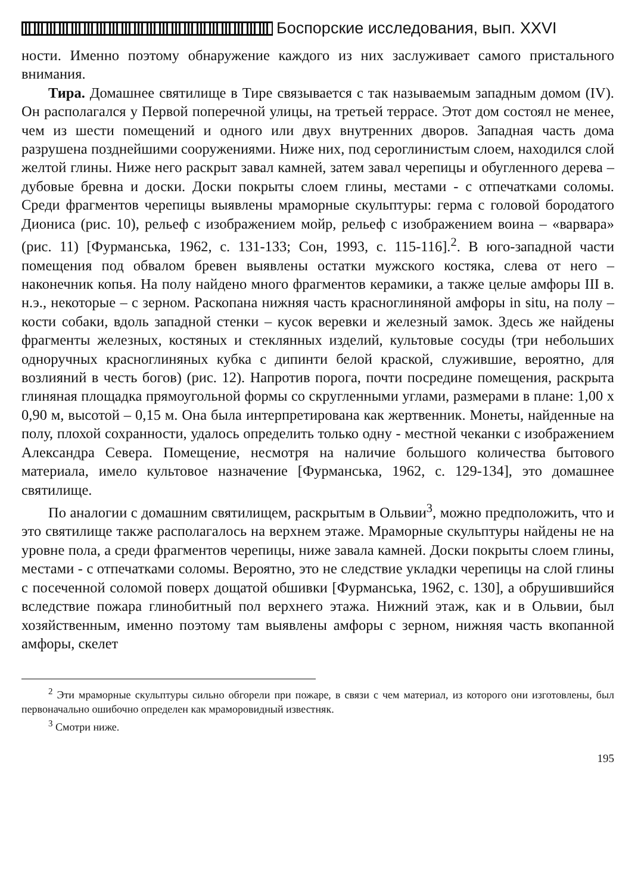Боспорские исследования, вып. XXVI
ности. Именно поэтому обнаружение каждого из них заслуживает самого пристального внимания.
Тира. Домашнее святилище в Тире связывается с так называемым западным домом (IV). Он располагался у Первой поперечной улицы, на третьей террасе. Этот дом состоял не менее, чем из шести помещений и одного или двух внутренних дворов. Западная часть дома разрушена позднейшими сооружениями. Ниже них, под сероглинистым слоем, находился слой желтой глины. Ниже него раскрыт завал камней, затем завал черепицы и обугленного дерева – дубовые бревна и доски. Доски покрыты слоем глины, местами - с отпечатками соломы. Среди фрагментов черепицы выявлены мраморные скульптуры: герма с головой бородатого Диониса (рис. 10), рельеф с изображением мойр, рельеф с изображением воина – «варвара» (рис. 11) [Фурманська, 1962, с. 131-133; Сон, 1993, с. 115-116].<sup>2</sup>. В юго-западной части помещения под обвалом бревен выявлены остатки мужского костяка, слева от него – наконечник копья. На полу найдено много фрагментов керамики, а также целые амфоры III в. н.э., некоторые – с зерном. Раскопана нижняя часть красноглиняной амфоры in situ, на полу – кости собаки, вдоль западной стенки – кусок веревки и железный замок. Здесь же найдены фрагменты железных, костяных и стеклянных изделий, культовые сосуды (три небольших одноручных красноглиняных кубка с дипинти белой краской, служившие, вероятно, для возлияний в честь богов) (рис. 12). Напротив порога, почти посредине помещения, раскрыта глиняная площадка прямоугольной формы со скругленными углами, размерами в плане: 1,00 х 0,90 м, высотой – 0,15 м. Она была интерпретирована как жертвенник. Монеты, найденные на полу, плохой сохранности, удалось определить только одну - местной чеканки с изображением Александра Севера. Помещение, несмотря на наличие большого количества бытового материала, имело культовое назначение [Фурманська, 1962, с. 129-134], это домашнее святилище.
По аналогии с домашним святилищем, раскрытым в Ольвии<sup>3</sup>, можно предположить, что и это святилище также располагалось на верхнем этаже. Мраморные скульптуры найдены не на уровне пола, а среди фрагментов черепицы, ниже завала камней. Доски покрыты слоем глины, местами - с отпечатками соломы. Вероятно, это не следствие укладки черепицы на слой глины с посеченной соломой поверх дощатой обшивки [Фурманська, 1962, с. 130], а обрушившийся вследствие пожара глинобитный пол верхнего этажа. Нижний этаж, как и в Ольвии, был хозяйственным, именно поэтому там выявлены амфоры с зерном, нижняя часть вкопанной амфоры, скелет
<sup>2</sup> Эти мраморные скульптуры сильно обгорели при пожаре, в связи с чем материал, из которого они изготовлены, был первоначально ошибочно определен как мраморовидный известняк.
<sup>3</sup> Смотри ниже.
195